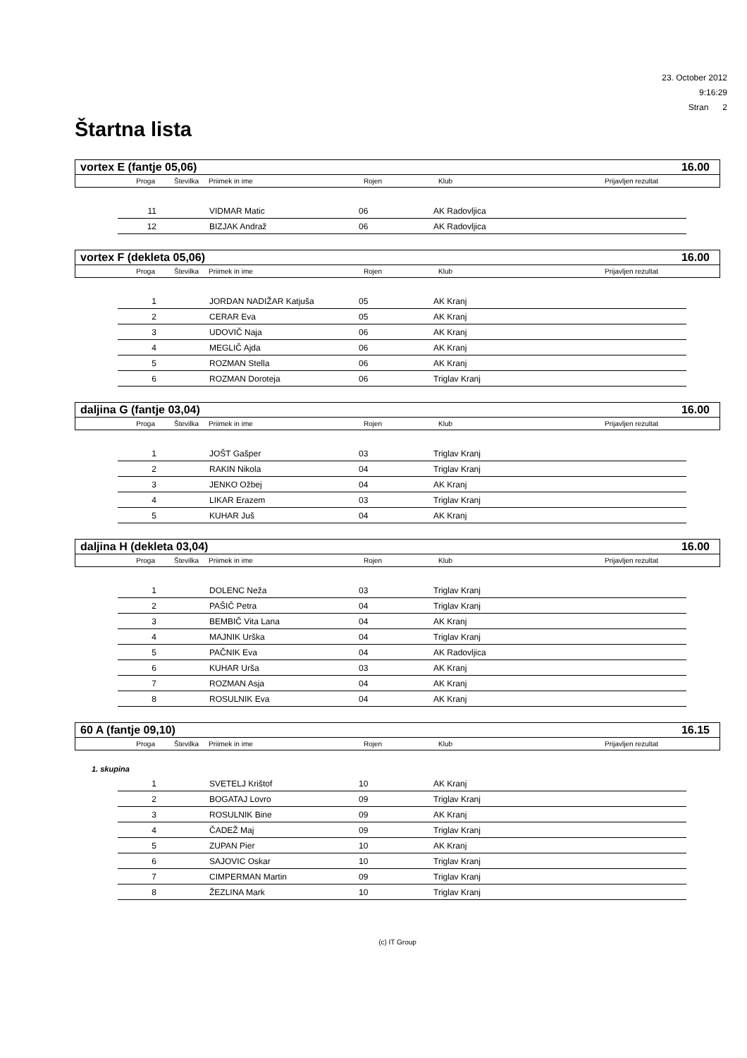23. October 2012
9:16:29
Stran 2
Štartna lista
vortex E (fantje 05,06) 16.00
Proga Številka Priimek in ime Rojen Klub Prijavljen rezultat
| 11 | | VIDMAR Matic | 06 | AK Radovljica |
| 12 | | BIZJAK Andraž | 06 | AK Radovljica |
vortex F (dekleta 05,06) 16.00
Proga Številka Priimek in ime Rojen Klub Prijavljen rezultat
| 1 | | JORDAN NADIŽAR Katjuša | 05 | AK Kranj |
| 2 | | CERAR Eva | 05 | AK Kranj |
| 3 | | UDOVIČ Naja | 06 | AK Kranj |
| 4 | | MEGLIČ Ajda | 06 | AK Kranj |
| 5 | | ROZMAN Stella | 06 | AK Kranj |
| 6 | | ROZMAN Doroteja | 06 | Triglav Kranj |
daljina G (fantje 03,04) 16.00
Proga Številka Priimek in ime Rojen Klub Prijavljen rezultat
| 1 | | JOŠT Gašper | 03 | Triglav Kranj |
| 2 | | RAKIN Nikola | 04 | Triglav Kranj |
| 3 | | JENKO Ožbej | 04 | AK Kranj |
| 4 | | LIKAR Erazem | 03 | Triglav Kranj |
| 5 | | KUHAR Juš | 04 | AK Kranj |
daljina H (dekleta 03,04) 16.00
Proga Številka Priimek in ime Rojen Klub Prijavljen rezultat
| 1 | | DOLENC Neža | 03 | Triglav Kranj |
| 2 | | PAŠIČ Petra | 04 | Triglav Kranj |
| 3 | | BEMBIČ Vita Lana | 04 | AK Kranj |
| 4 | | MAJNIK Urška | 04 | Triglav Kranj |
| 5 | | PAČNIK Eva | 04 | AK Radovljica |
| 6 | | KUHAR Urša | 03 | AK Kranj |
| 7 | | ROZMAN Asja | 04 | AK Kranj |
| 8 | | ROSULNIK Eva | 04 | AK Kranj |
60 A (fantje 09,10) 16.15
Proga Številka Priimek in ime Rojen Klub Prijavljen rezultat
1. skupina
| 1 | | SVETELJ Krištof | 10 | AK Kranj |
| 2 | | BOGATAJ Lovro | 09 | Triglav Kranj |
| 3 | | ROSULNIK Bine | 09 | AK Kranj |
| 4 | | ČADEŽ Maj | 09 | Triglav Kranj |
| 5 | | ZUPAN Pier | 10 | AK Kranj |
| 6 | | SAJOVIC Oskar | 10 | Triglav Kranj |
| 7 | | CIMPERMAN Martin | 09 | Triglav Kranj |
| 8 | | ŽEZLINA Mark | 10 | Triglav Kranj |
(c) IT Group